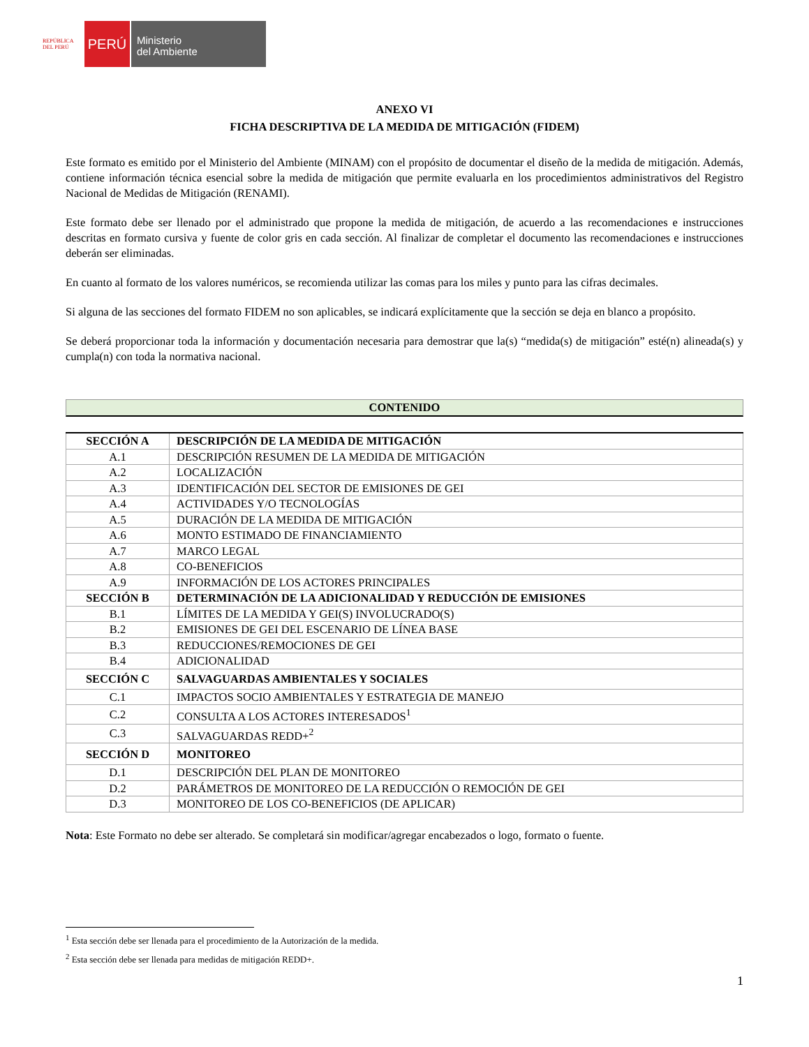REPÚBLICA DEL PERÚ
PERÚ
Ministerio
del Ambiente
ANEXO VI
FICHA DESCRIPTIVA DE LA MEDIDA DE MITIGACIÓN (FIDEM)
Este formato es emitido por el Ministerio del Ambiente (MINAM) con el propósito de documentar el diseño de la medida de mitigación. Además, contiene información técnica esencial sobre la medida de mitigación que permite evaluarla en los procedimientos administrativos del Registro Nacional de Medidas de Mitigación (RENAMI).
Este formato debe ser llenado por el administrado que propone la medida de mitigación, de acuerdo a las recomendaciones e instrucciones descritas en formato cursiva y fuente de color gris en cada sección. Al finalizar de completar el documento las recomendaciones e instrucciones deberán ser eliminadas.
En cuanto al formato de los valores numéricos, se recomienda utilizar las comas para los miles y punto para las cifras decimales.
Si alguna de las secciones del formato FIDEM no son aplicables, se indicará explícitamente que la sección se deja en blanco a propósito.
Se deberá proporcionar toda la información y documentación necesaria para demostrar que la(s) “medida(s) de mitigación” esté(n) alineada(s) y cumpla(n) con toda la normativa nacional.
CONTENIDO
| SECCIÓN A | DESCRIPCIÓN DE LA MEDIDA DE MITIGACIÓN |
| A.1 | DESCRIPCIÓN RESUMEN DE LA MEDIDA DE MITIGACIÓN |
| A.2 | LOCALIZACIÓN |
| A.3 | IDENTIFICACIÓN DEL SECTOR DE EMISIONES DE GEI |
| A.4 | ACTIVIDADES Y/O TECNOLOGÍAS |
| A.5 | DURACIÓN DE LA MEDIDA DE MITIGACIÓN |
| A.6 | MONTO ESTIMADO DE FINANCIAMIENTO |
| A.7 | MARCO LEGAL |
| A.8 | CO-BENEFICIOS |
| A.9 | INFORMACIÓN DE LOS ACTORES PRINCIPALES |
| SECCIÓN B | DETERMINACIÓN DE LA ADICIONALIDAD Y REDUCCIÓN DE EMISIONES |
| B.1 | LÍMITES DE LA MEDIDA Y GEI(S) INVOLUCRADO(S) |
| B.2 | EMISIONES DE GEI DEL ESCENARIO DE LÍNEA BASE |
| B.3 | REDUCCIONES/REMOCIONES DE GEI |
| B.4 | ADICIONALIDAD |
| SECCIÓN C | SALVAGUARDAS AMBIENTALES Y SOCIALES |
| C.1 | IMPACTOS SOCIO AMBIENTALES Y ESTRATEGIA DE MANEJO |
| C.2 | CONSULTA A LOS ACTORES INTERESADOS<sup>1</sup> |
| C.3 | SALVAGUARDAS REDD+<sup>2</sup> |
| SECCIÓN D | MONITOREO |
| D.1 | DESCRIPCIÓN DEL PLAN DE MONITOREO |
| D.2 | PARÁMETROS DE MONITOREO DE LA REDUCCIÓN O REMOCIÓN DE GEI |
| D.3 | MONITOREO DE LOS CO-BENEFICIOS (DE APLICAR) |
Nota: Este Formato no debe ser alterado. Se completará sin modificar/agregar encabezados o logo, formato o fuente.
<sup>1</sup> Esta sección debe ser llenada para el procedimiento de la Autorización de la medida.
<sup>2</sup> Esta sección debe ser llenada para medidas de mitigación REDD+.
1